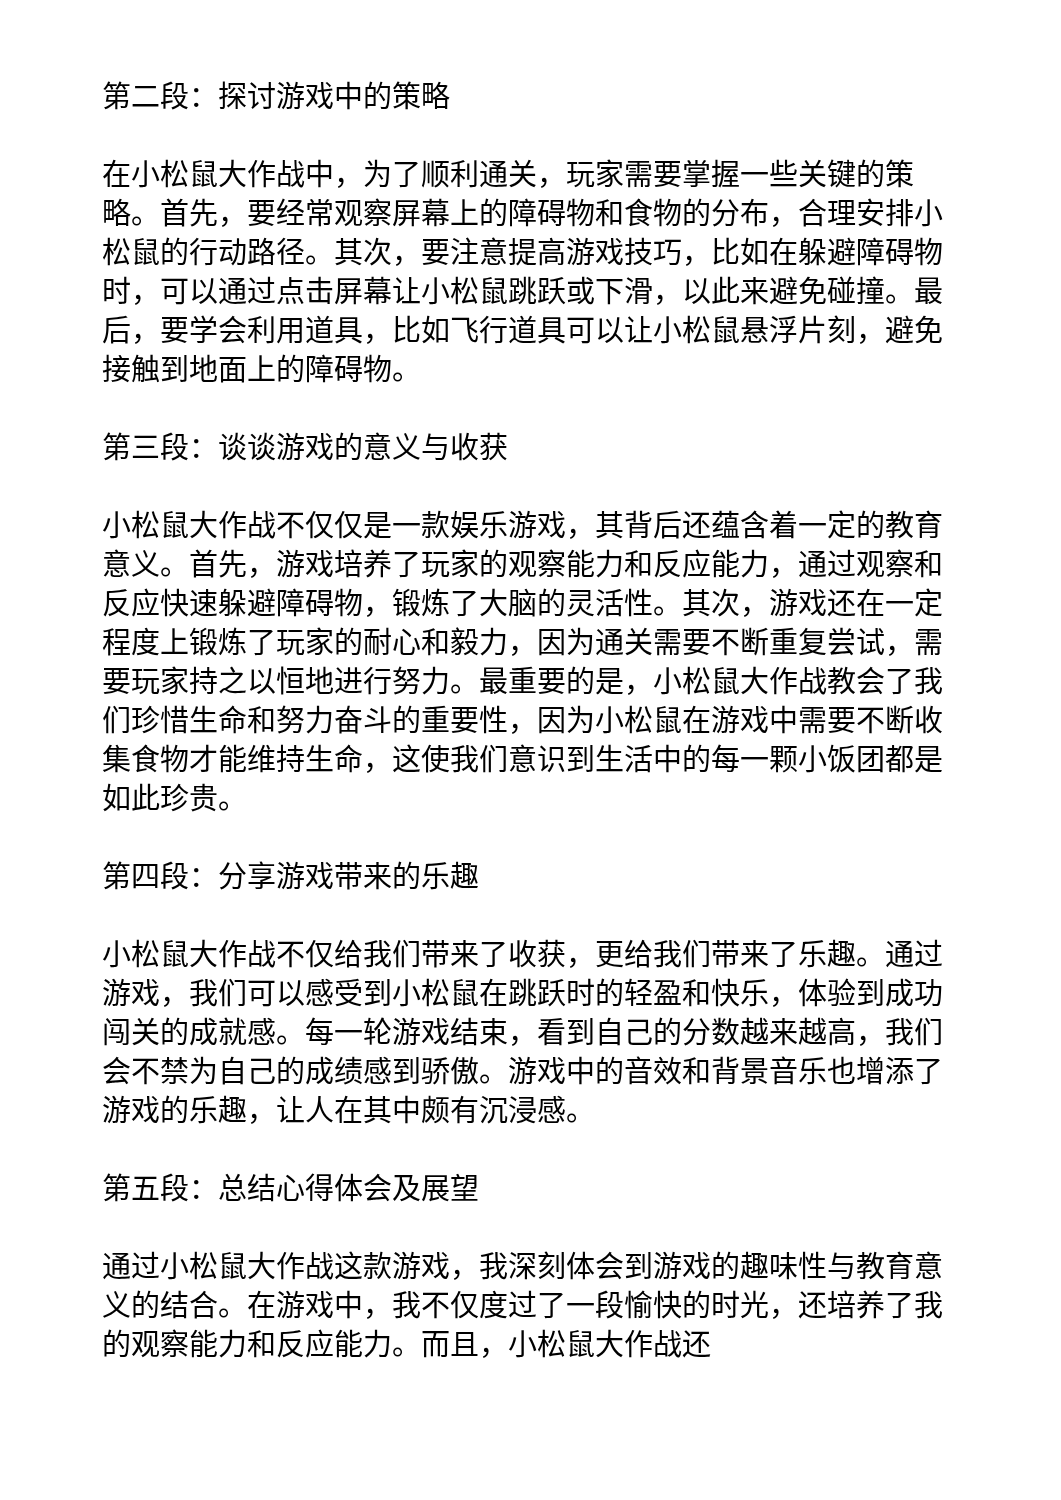第二段：探讨游戏中的策略
在小松鼠大作战中，为了顺利通关，玩家需要掌握一些关键的策略。首先，要经常观察屏幕上的障碍物和食物的分布，合理安排小松鼠的行动路径。其次，要注意提高游戏技巧，比如在躲避障碍物时，可以通过点击屏幕让小松鼠跳跃或下滑，以此来避免碰撞。最后，要学会利用道具，比如飞行道具可以让小松鼠悬浮片刻，避免接触到地面上的障碍物。
第三段：谈谈游戏的意义与收获
小松鼠大作战不仅仅是一款娱乐游戏，其背后还蕴含着一定的教育意义。首先，游戏培养了玩家的观察能力和反应能力，通过观察和反应快速躲避障碍物，锻炼了大脑的灵活性。其次，游戏还在一定程度上锻炼了玩家的耐心和毅力，因为通关需要不断重复尝试，需要玩家持之以恒地进行努力。最重要的是，小松鼠大作战教会了我们珍惜生命和努力奋斗的重要性，因为小松鼠在游戏中需要不断收集食物才能维持生命，这使我们意识到生活中的每一颗小饭团都是如此珍贵。
第四段：分享游戏带来的乐趣
小松鼠大作战不仅给我们带来了收获，更给我们带来了乐趣。通过游戏，我们可以感受到小松鼠在跳跃时的轻盈和快乐，体验到成功闯关的成就感。每一轮游戏结束，看到自己的分数越来越高，我们会不禁为自己的成绩感到骄傲。游戏中的音效和背景音乐也增添了游戏的乐趣，让人在其中颇有沉浸感。
第五段：总结心得体会及展望
通过小松鼠大作战这款游戏，我深刻体会到游戏的趣味性与教育意义的结合。在游戏中，我不仅度过了一段愉快的时光，还培养了我的观察能力和反应能力。而且，小松鼠大作战还